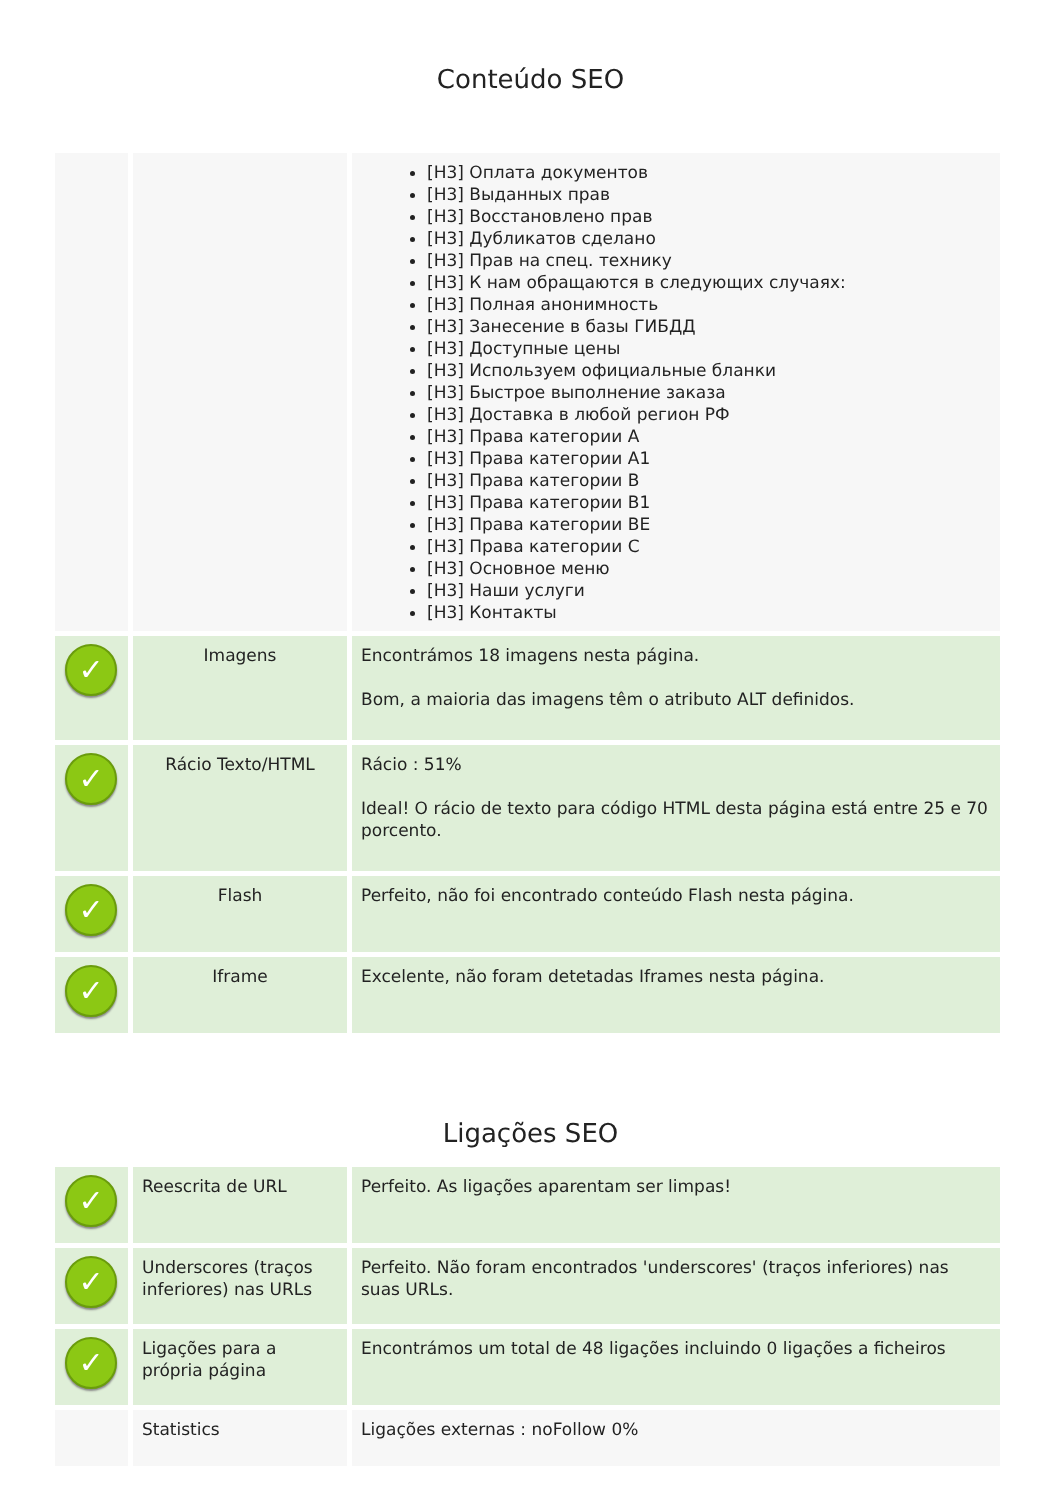Conteúdo SEO
| | | [H3] Оплата документов [H3] Выданных прав [H3] Восстановлено прав [H3] Дубликатов сделано [H3] Прав на спец. технику [H3] К нам обращаются в следующих случаях: [H3] Полная анонимность [H3] Занесение в базы ГИБДД [H3] Доступные цены [H3] Используем официальные бланки [H3] Быстрое выполнение заказа [H3] Доставка в любой регион РФ [H3] Права категории A [H3] Права категории A1 [H3] Права категории B [H3] Права категории B1 [H3] Права категории BE [H3] Права категории C [H3] Основное меню [H3] Наши услуги [H3] Контакты |
| ✓ | Imagens | Encontrámos 18 imagens nesta página. Bom, a maioria das imagens têm o atributo ALT definidos. |
| ✓ | Rácio Texto/HTML | Rácio : 51% Ideal! O rácio de texto para código HTML desta página está entre 25 e 70 porcento. |
| ✓ | Flash | Perfeito, não foi encontrado conteúdo Flash nesta página. |
| ✓ | Iframe | Excelente, não foram detetadas Iframes nesta página. |
Ligações SEO
| ✓ | Reescrita de URL | Perfeito. As ligações aparentam ser limpas! |
| ✓ | Underscores (traços inferiores) nas URLs | Perfeito. Não foram encontrados 'underscores' (traços inferiores) nas suas URLs. |
| ✓ | Ligações para a própria página | Encontrámos um total de 48 ligações incluindo 0 ligações a ficheiros |
| | Statistics | Ligações externas : noFollow 0% |